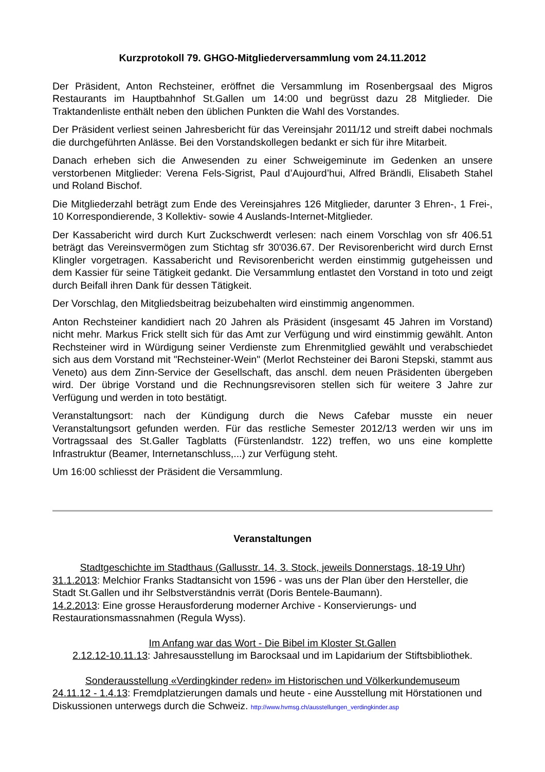Kurzprotokoll 79. GHGO-Mitgliederversammlung vom 24.11.2012
Der Präsident, Anton Rechsteiner, eröffnet die Versammlung im Rosenbergsaal des Migros Restaurants im Hauptbahnhof St.Gallen um 14:00 und begrüsst dazu 28 Mitglieder. Die Traktandenliste enthält neben den üblichen Punkten die Wahl des Vorstandes.
Der Präsident verliest seinen Jahresbericht für das Vereinsjahr 2011/12 und streift dabei nochmals die durchgeführten Anlässe. Bei den Vorstandskollegen bedankt er sich für ihre Mitarbeit.
Danach erheben sich die Anwesenden zu einer Schweigeminute im Gedenken an unsere verstorbenen Mitglieder: Verena Fels-Sigrist, Paul d’Aujourd’hui, Alfred Brändli, Elisabeth Stahel und Roland Bischof.
Die Mitgliederzahl beträgt zum Ende des Vereinsjahres 126 Mitglieder, darunter 3 Ehren-, 1 Frei-, 10 Korrespondierende, 3 Kollektiv- sowie 4 Auslands-Internet-Mitglieder.
Der Kassabericht wird durch Kurt Zuckschwerdt verlesen: nach einem Vorschlag von sfr 406.51 beträgt das Vereinsvermögen zum Stichtag sfr 30'036.67. Der Revisorenbericht wird durch Ernst Klingler vorgetragen. Kassabericht und Revisorenbericht werden einstimmig gutgeheissen und dem Kassier für seine Tätigkeit gedankt. Die Versammlung entlastet den Vorstand in toto und zeigt durch Beifall ihren Dank für dessen Tätigkeit.
Der Vorschlag, den Mitgliedsbeitrag beizubehalten wird einstimmig angenommen.
Anton Rechsteiner kandidiert nach 20 Jahren als Präsident (insgesamt 45 Jahren im Vorstand) nicht mehr. Markus Frick stellt sich für das Amt zur Verfügung und wird einstimmig gewählt. Anton Rechsteiner wird in Würdigung seiner Verdienste zum Ehrenmitglied gewählt und verabschiedet sich aus dem Vorstand mit "Rechsteiner-Wein" (Merlot Rechsteiner dei Baroni Stepski, stammt aus Veneto) aus dem Zinn-Service der Gesellschaft, das anschl. dem neuen Präsidenten übergeben wird. Der übrige Vorstand und die Rechnungsrevisoren stellen sich für weitere 3 Jahre zur Verfügung und werden in toto bestätigt.
Veranstaltungsort: nach der Kündigung durch die News Cafebar musste ein neuer Veranstaltungsort gefunden werden. Für das restliche Semester 2012/13 werden wir uns im Vortragssaal des St.Galler Tagblatts (Fürstenlandstr. 122) treffen, wo uns eine komplette Infrastruktur (Beamer, Internetanschluss,...) zur Verfügung steht.
Um 16:00 schliesst der Präsident die Versammlung.
Veranstaltungen
Stadtgeschichte im Stadthaus (Gallusstr. 14, 3. Stock, jeweils Donnerstags, 18-19 Uhr)
31.1.2013: Melchior Franks Stadtansicht von 1596 - was uns der Plan über den Hersteller, die Stadt St.Gallen und ihr Selbstverständnis verrät (Doris Bentele-Baumann).
14.2.2013: Eine grosse Herausforderung moderner Archive - Konservierungs- und Restaurationsmassnahmen (Regula Wyss).
Im Anfang war das Wort - Die Bibel im Kloster St.Gallen
2.12.12-10.11.13: Jahresausstellung im Barocksaal und im Lapidarium der Stiftsbibliothek.
Sonderausstellung «Verdingkinder reden» im Historischen und Völkerkundemuseum
24.11.12 - 1.4.13: Fremdplatzierungen damals und heute - eine Ausstellung mit Hörstationen und Diskussionen unterwegs durch die Schweiz. http://www.hvmsg.ch/ausstellungen_verdingkinder.asp